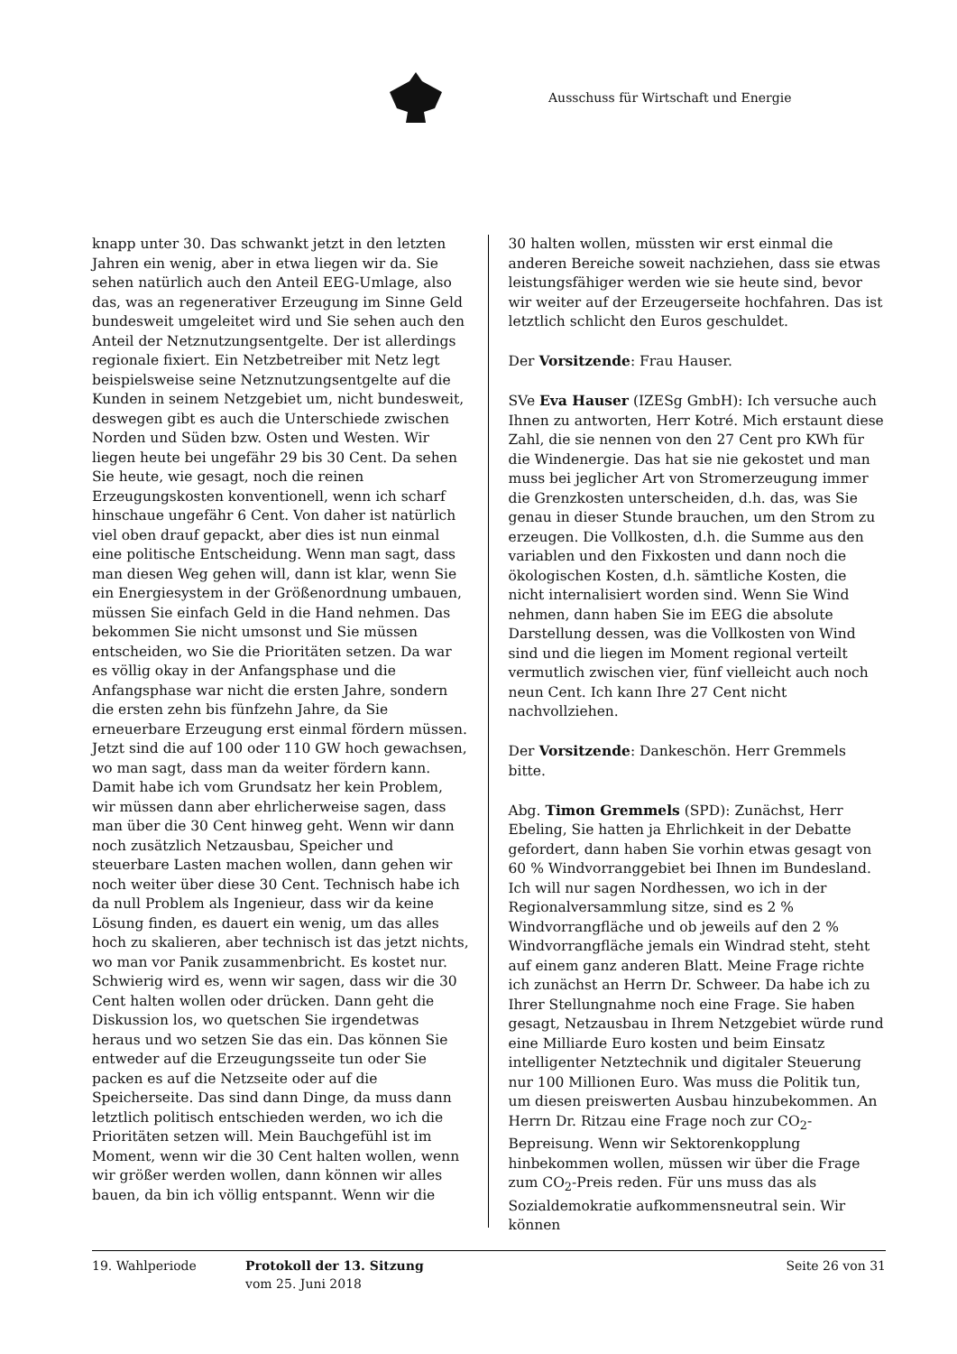Ausschuss für Wirtschaft und Energie
knapp unter 30. Das schwankt jetzt in den letzten Jahren ein wenig, aber in etwa liegen wir da. Sie sehen natürlich auch den Anteil EEG-Umlage, also das, was an regenerativer Erzeugung im Sinne Geld bundesweit umgeleitet wird und Sie sehen auch den Anteil der Netznutzungsentgelte. Der ist allerdings regionale fixiert. Ein Netzbetreiber mit Netz legt beispielsweise seine Netznutzungsentgelte auf die Kunden in seinem Netzgebiet um, nicht bundesweit, deswegen gibt es auch die Unterschiede zwischen Norden und Süden bzw. Osten und Westen. Wir liegen heute bei ungefähr 29 bis 30 Cent. Da sehen Sie heute, wie gesagt, noch die reinen Erzeugungskosten konventionell, wenn ich scharf hinschaue ungefähr 6 Cent. Von daher ist natürlich viel oben drauf gepackt, aber dies ist nun einmal eine politische Entscheidung. Wenn man sagt, dass man diesen Weg gehen will, dann ist klar, wenn Sie ein Energiesystem in der Größenordnung umbauen, müssen Sie einfach Geld in die Hand nehmen. Das bekommen Sie nicht umsonst und Sie müssen entscheiden, wo Sie die Prioritäten setzen. Da war es völlig okay in der Anfangsphase und die Anfangsphase war nicht die ersten Jahre, sondern die ersten zehn bis fünfzehn Jahre, da Sie erneuerbare Erzeugung erst einmal fördern müssen. Jetzt sind die auf 100 oder 110 GW hoch gewachsen, wo man sagt, dass man da weiter fördern kann. Damit habe ich vom Grundsatz her kein Problem, wir müssen dann aber ehrlicherweise sagen, dass man über die 30 Cent hinweg geht. Wenn wir dann noch zusätzlich Netzausbau, Speicher und steuerbare Lasten machen wollen, dann gehen wir noch weiter über diese 30 Cent. Technisch habe ich da null Problem als Ingenieur, dass wir da keine Lösung finden, es dauert ein wenig, um das alles hoch zu skalieren, aber technisch ist das jetzt nichts, wo man vor Panik zusammenbricht. Es kostet nur. Schwierig wird es, wenn wir sagen, dass wir die 30 Cent halten wollen oder drücken. Dann geht die Diskussion los, wo quetschen Sie irgendetwas heraus und wo setzen Sie das ein. Das können Sie entweder auf die Erzeugungsseite tun oder Sie packen es auf die Netzseite oder auf die Speicherseite. Das sind dann Dinge, da muss dann letztlich politisch entschieden werden, wo ich die Prioritäten setzen will. Mein Bauchgefühl ist im Moment, wenn wir die 30 Cent halten wollen, wenn wir größer werden wollen, dann können wir alles bauen, da bin ich völlig entspannt. Wenn wir die
30 halten wollen, müssten wir erst einmal die anderen Bereiche soweit nachziehen, dass sie etwas leistungsfähiger werden wie sie heute sind, bevor wir weiter auf der Erzeugerseite hochfahren. Das ist letztlich schlicht den Euros geschuldet.
Der Vorsitzende: Frau Hauser.
SVe Eva Hauser (IZESg GmbH): Ich versuche auch Ihnen zu antworten, Herr Kotré. Mich erstaunt diese Zahl, die sie nennen von den 27 Cent pro KWh für die Windenergie. Das hat sie nie gekostet und man muss bei jeglicher Art von Stromerzeugung immer die Grenzkosten unterscheiden, d.h. das, was Sie genau in dieser Stunde brauchen, um den Strom zu erzeugen. Die Vollkosten, d.h. die Summe aus den variablen und den Fixkosten und dann noch die ökologischen Kosten, d.h. sämtliche Kosten, die nicht internalisiert worden sind. Wenn Sie Wind nehmen, dann haben Sie im EEG die absolute Darstellung dessen, was die Vollkosten von Wind sind und die liegen im Moment regional verteilt vermutlich zwischen vier, fünf vielleicht auch noch neun Cent. Ich kann Ihre 27 Cent nicht nachvollziehen.
Der Vorsitzende: Dankeschön. Herr Gremmels bitte.
Abg. Timon Gremmels (SPD): Zunächst, Herr Ebeling, Sie hatten ja Ehrlichkeit in der Debatte gefordert, dann haben Sie vorhin etwas gesagt von 60 % Windvorranggebiet bei Ihnen im Bundesland. Ich will nur sagen Nordhessen, wo ich in der Regionalversammlung sitze, sind es 2 % Windvorrangfläche und ob jeweils auf den 2 % Windvorrangfläche jemals ein Windrad steht, steht auf einem ganz anderen Blatt. Meine Frage richte ich zunächst an Herrn Dr. Schweer. Da habe ich zu Ihrer Stellungnahme noch eine Frage. Sie haben gesagt, Netzausbau in Ihrem Netzgebiet würde rund eine Milliarde Euro kosten und beim Einsatz intelligenter Netztechnik und digitaler Steuerung nur 100 Millionen Euro. Was muss die Politik tun, um diesen preiswerten Ausbau hinzubekommen. An Herrn Dr. Ritzau eine Frage noch zur CO<sub>2</sub>-Bepreisung. Wenn wir Sektorenkopplung hinbekommen wollen, müssen wir über die Frage zum CO<sub>2</sub>-Preis reden. Für uns muss das als Sozialdemokratie aufkommensneutral sein. Wir können
19. Wahlperiode Protokoll der 13. Sitzung
vom 25. Juni 2018
Seite 26 von 31